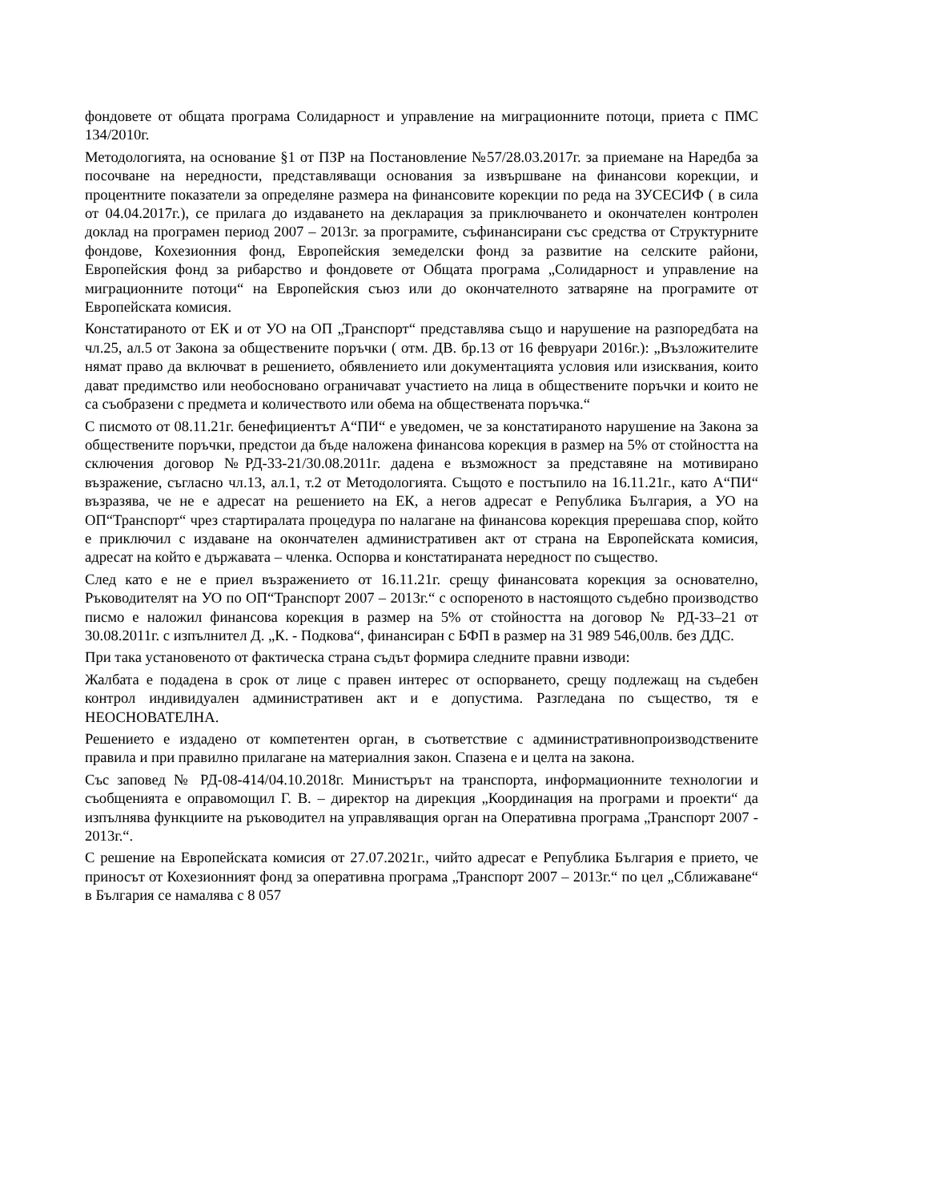фондовете от общата програма Солидарност и управление на миграционните потоци, приета с ПМС 134/2010г.
Методологията, на основание §1 от ПЗР на Постановление №57/28.03.2017г. за приемане на Наредба за посочване на нередности, представляващи основания за извършване на финансови корекции, и процентните показатели за определяне размера на финансовите корекции по реда на ЗУСЕСИФ ( в сила от 04.04.2017г.), се прилага до издаването на декларация за приключването и окончателен контролен доклад на програмен период 2007 – 2013г. за програмите, съфинансирани със средства от Структурните фондове, Кохезионния фонд, Европейския земеделски фонд за развитие на селските райони, Европейския фонд за рибарство и фондовете от Общата програма „Солидарност и управление на миграционните потоци“ на Европейския съюз или до окончателното затваряне на програмите от Европейската комисия.
Констатираното от ЕК и от УО на ОП „Транспорт“ представлява също и нарушение на разпоредбата на чл.25, ал.5 от Закона за обществените поръчки ( отм. ДВ. бр.13 от 16 февруари 2016г.): „Възложителите нямат право да включват в решението, обявлението или документацията условия или изисквания, които дават предимство или необосновано ограничават участието на лица в обществените поръчки и които не са съобразени с предмета и количеството или обема на обществената поръчка.“
С писмото от 08.11.21г. бенефициентът А“ПИ“ е уведомен, че за констатираното нарушение на Закона за обществените поръчки, предстои да бъде наложена финансова корекция в размер на 5% от стойността на сключения договор №РД-33-21/30.08.2011г. дадена е възможност за представяне на мотивирано възражение, съгласно чл.13, ал.1, т.2 от Методологията. Същото е постъпило на 16.11.21г., като А“ПИ“ възразява, че не е адресат на решението на ЕК, а негов адресат е Република България, а УО на ОП“Транспорт“ чрез стартиралата процедура по налагане на финансова корекция пререшава спор, който е приключил с издаване на окончателен административен акт от страна на Европейската комисия, адресат на който е държавата – членка. Оспорва и констатираната нередност по същество.
След като е не е приел възражението от 16.11.21г. срещу финансовата корекция за основателно, Ръководителят на УО по ОП“Транспорт 2007 – 2013г.“ с оспореното в настоящото съдебно производство писмо е наложил финансова корекция в размер на 5% от стойността на договор № РД-33–21 от 30.08.2011г. с изпълнител Д. „К. - Подкова“, финансиран с БФП в размер на 31 989 546,00лв. без ДДС.
При така установеното от фактическа страна съдът формира следните правни изводи:
Жалбата е подадена в срок от лице с правен интерес от оспорването, срещу подлежащ на съдебен контрол индивидуален административен акт и е допустима. Разгледана по същество, тя е НЕОСНОВАТЕЛНА.
Решението е издадено от компетентен орган, в съответствие с административнопроизводствените правила и при правилно прилагане на материалния закон. Спазена е и целта на закона.
Със заповед № РД-08-414/04.10.2018г. Министърът на транспорта, информационните технологии и съобщенията е оправомощил Г. В. – директор на дирекция „Координация на програми и проекти“ да изпълнява функциите на ръководител на управляващия орган на Оперативна програма „Транспорт 2007 - 2013г.“.
С решение на Европейската комисия от 27.07.2021г., чийто адресат е Република България е прието, че приносът от Кохезионният фонд за оперативна програма „Транспорт 2007 – 2013г.“ по цел „Сближаване“ в България се намалява с 8 057